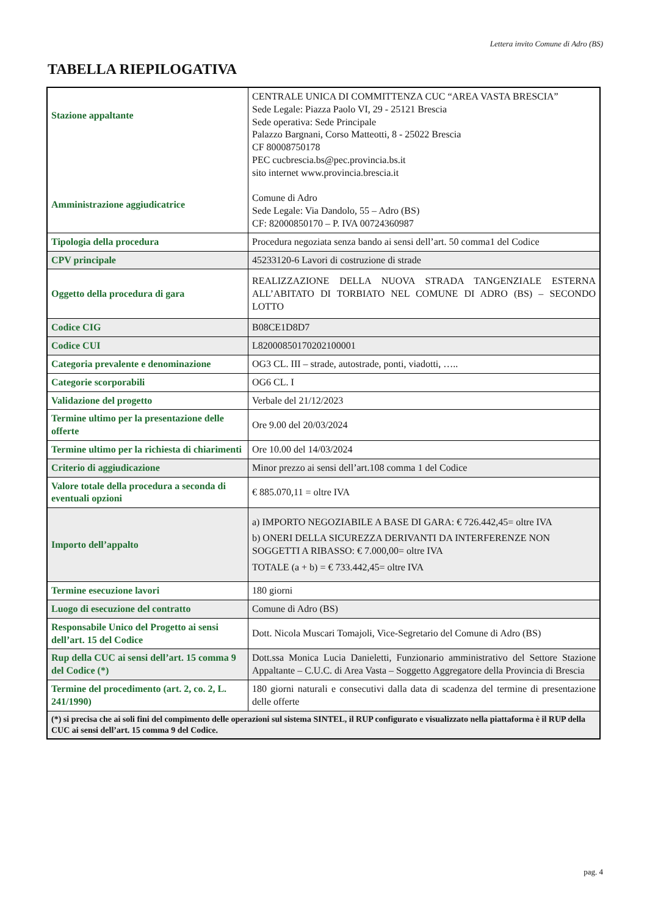Lettera invito Comune di Adro (BS)
TABELLA RIEPILOGATIVA
| Stazione appaltante Amministrazione aggiudicatrice | CENTRALE UNICA DI COMMITTENZA CUC “AREA VASTA BRESCIA” Sede Legale: Piazza Paolo VI, 29 - 25121 Brescia Sede operativa: Sede Principale Palazzo Bargnani, Corso Matteotti, 8 - 25022 Brescia CF 80008750178 PEC cucbrescia.bs@pec.provincia.bs.it sito internet www.provincia.brescia.it Comune di Adro Sede Legale: Via Dandolo, 55 – Adro (BS) CF: 82000850170 – P. IVA 00724360987 |
| Tipologia della procedura | Procedura negoziata senza bando ai sensi dell’art. 50 comma1 del Codice |
| CPV principale | 45233120-6 Lavori di costruzione di strade |
| Oggetto della procedura di gara | REALIZZAZIONE DELLA NUOVA STRADA TANGENZIALE ESTERNA ALL’ABITATO DI TORBIATO NEL COMUNE DI ADRO (BS) – SECONDO LOTTO |
| Codice CIG | B08CE1D8D7 |
| Codice CUI | L82000850170202100001 |
| Categoria prevalente e denominazione | OG3 CL. III – strade, autostrade, ponti, viadotti, ….. |
| Categorie scorporabili | OG6 CL. I |
| Validazione del progetto | Verbale del 21/12/2023 |
| Termine ultimo per la presentazione delle offerte | Ore 9.00 del 20/03/2024 |
| Termine ultimo per la richiesta di chiarimenti | Ore 10.00 del 14/03/2024 |
| Criterio di aggiudicazione | Minor prezzo ai sensi dell’art.108 comma 1 del Codice |
| Valore totale della procedura a seconda di eventuali opzioni | € 885.070,11 = oltre IVA |
| Importo dell’appalto | a) IMPORTO NEGOZIABILE A BASE DI GARA: € 726.442,45= oltre IVA b) ONERI DELLA SICUREZZA DERIVANTI DA INTERFERENZE NON SOGGETTI A RIBASSO: € 7.000,00= oltre IVA TOTALE (a + b) = € 733.442,45= oltre IVA |
| Termine esecuzione lavori | 180 giorni |
| Luogo di esecuzione del contratto | Comune di Adro (BS) |
| Responsabile Unico del Progetto ai sensi dell’art. 15 del Codice | Dott. Nicola Muscari Tomajoli, Vice-Segretario del Comune di Adro (BS) |
| Rup della CUC ai sensi dell’art. 15 comma 9 del Codice (*) | Dott.ssa Monica Lucia Danieletti, Funzionario amministrativo del Settore Stazione Appaltante – C.U.C. di Area Vasta – Soggetto Aggregatore della Provincia di Brescia |
| Termine del procedimento (art. 2, co. 2, L. 241/1990) | 180 giorni naturali e consecutivi dalla data di scadenza del termine di presentazione delle offerte |
| (*) si precisa che ai soli fini del compimento delle operazioni sul sistema SINTEL, il RUP configurato e visualizzato nella piattaforma è il RUP della CUC ai sensi dell’art. 15 comma 9 del Codice. | |
pag. 4